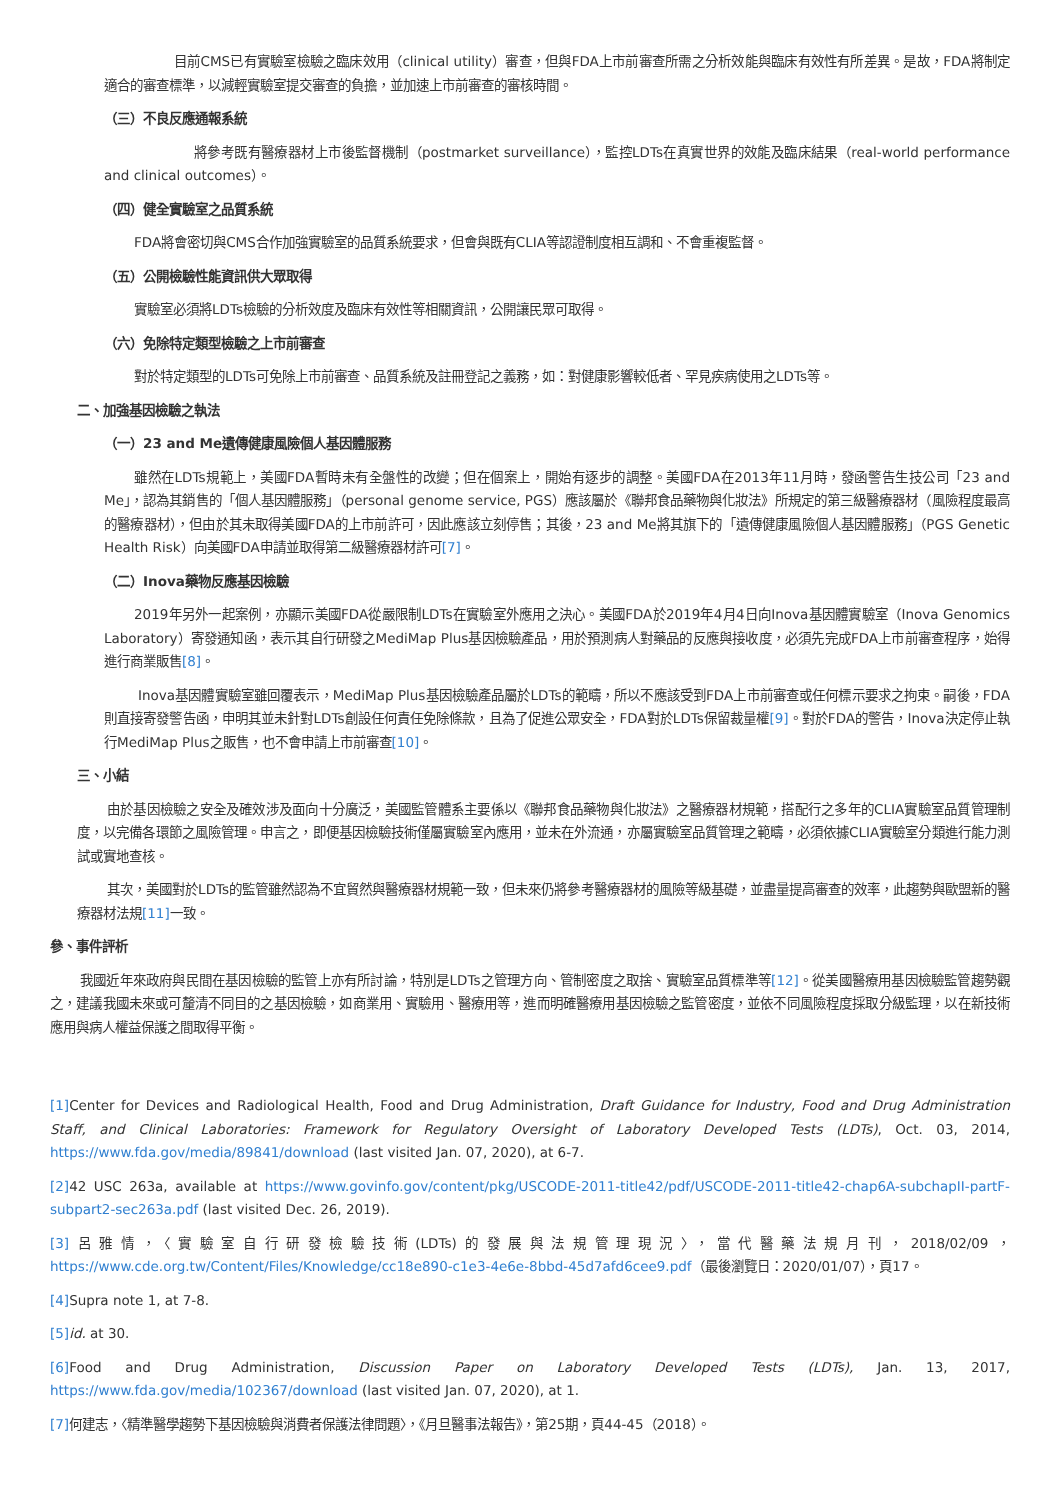目前CMS已有實驗室檢驗之臨床效用（clinical utility）審查，但與FDA上市前審查所需之分析效能與臨床有效性有所差異。是故，FDA將制定適合的審查標準，以減輕實驗室提交審查的負擔，並加速上市前審查的審核時間。
（三）不良反應通報系統
將參考既有醫療器材上市後監督機制（postmarket surveillance），監控LDTs在真實世界的效能及臨床結果（real-world performance and clinical outcomes）。
（四）健全實驗室之品質系統
FDA將會密切與CMS合作加強實驗室的品質系統要求，但會與既有CLIA等認證制度相互調和、不會重複監督。
（五）公開檢驗性能資訊供大眾取得
實驗室必須將LDTs檢驗的分析效度及臨床有效性等相關資訊，公開讓民眾可取得。
（六）免除特定類型檢驗之上市前審查
對於特定類型的LDTs可免除上市前審查、品質系統及註冊登記之義務，如：對健康影響較低者、罕見疾病使用之LDTs等。
二、加強基因檢驗之執法
（一）23 and Me遺傳健康風險個人基因體服務
雖然在LDTs規範上，美國FDA暫時未有全盤性的改變；但在個案上，開始有逐步的調整。美國FDA在2013年11月時，發函警告生技公司「23 and Me」，認為其銷售的「個人基因體服務」（personal genome service, PGS）應該屬於《聯邦食品藥物與化妝法》所規定的第三級醫療器材（風險程度最高的醫療器材），但由於其未取得美國FDA的上市前許可，因此應該立刻停售；其後，23 and Me將其旗下的「遺傳健康風險個人基因體服務」（PGS Genetic Health Risk）向美國FDA申請並取得第二級醫療器材許可[7]。
（二）Inova藥物反應基因檢驗
2019年另外一起案例，亦顯示美國FDA從嚴限制LDTs在實驗室外應用之決心。美國FDA於2019年4月4日向Inova基因體實驗室（Inova Genomics Laboratory）寄發通知函，表示其自行研發之MediMap Plus基因檢驗產品，用於預測病人對藥品的反應與接收度，必須先完成FDA上市前審查程序，始得進行商業販售[8]。
Inova基因體實驗室雖回覆表示，MediMap Plus基因檢驗產品屬於LDTs的範疇，所以不應該受到FDA上市前審查或任何標示要求之拘束。嗣後，FDA則直接寄發警告函，申明其並未針對LDTs創設任何責任免除條款，且為了促進公眾安全，FDA對於LDTs保留裁量權[9]。對於FDA的警告，Inova決定停止執行MediMap Plus之販售，也不會申請上市前審查[10]。
三、小結
由於基因檢驗之安全及確效涉及面向十分廣泛，美國監管體系主要係以《聯邦食品藥物與化妝法》之醫療器材規範，搭配行之多年的CLIA實驗室品質管理制度，以完備各環節之風險管理。申言之，即便基因檢驗技術僅屬實驗室內應用，並未在外流通，亦屬實驗室品質管理之範疇，必須依據CLIA實驗室分類進行能力測試或實地查核。
其次，美國對於LDTs的監管雖然認為不宜貿然與醫療器材規範一致，但未來仍將參考醫療器材的風險等級基礎，並盡量提高審查的效率，此趨勢與歐盟新的醫療器材法規[11] 一致。
參、事件評析
我國近年來政府與民間在基因檢驗的監管上亦有所討論，特別是LDTs之管理方向、管制密度之取捨、實驗室品質標準等[12]。從美國醫療用基因檢驗監管趨勢觀之，建議我國未來或可釐清不同目的之基因檢驗，如商業用、實驗用、醫療用等，進而明確醫療用基因檢驗之監管密度，並依不同風險程度採取分級監理，以在新技術應用與病人權益保護之間取得平衡。
[1] Center for Devices and Radiological Health, Food and Drug Administration, Draft Guidance for Industry, Food and Drug Administration Staff, and Clinical Laboratories: Framework for Regulatory Oversight of Laboratory Developed Tests (LDTs), Oct. 03, 2014, https://www.fda.gov/media/89841/download (last visited Jan. 07, 2020), at 6-7.
[2] 42 USC 263a, available at https://www.govinfo.gov/content/pkg/USCODE-2011-title42/pdf/USCODE-2011-title42-chap6A-subchapII-partF-subpart2-sec263a.pdf (last visited Dec. 26, 2019).
[3] 呂雅情，〈實驗室自行研發檢驗技術(LDTs)的發展與法規管理現況〉，當代醫藥法規月刊，2018/02/09，https://www.cde.org.tw/Content/Files/Knowledge/cc18e890-c1e3-4e6e-8bbd-45d7afd6cee9.pdf（最後瀏覽日：2020/01/07），頁17。
[4] Supra note 1, at 7-8.
[5] id. at 30.
[6] Food and Drug Administration, Discussion Paper on Laboratory Developed Tests (LDTs), Jan. 13, 2017, https://www.fda.gov/media/102367/download (last visited Jan. 07, 2020), at 1.
[7] 何建志，〈精準醫學趨勢下基因檢驗與消費者保護法律問題〉，《月旦醫事法報告》，第25期，頁44-45（2018）。